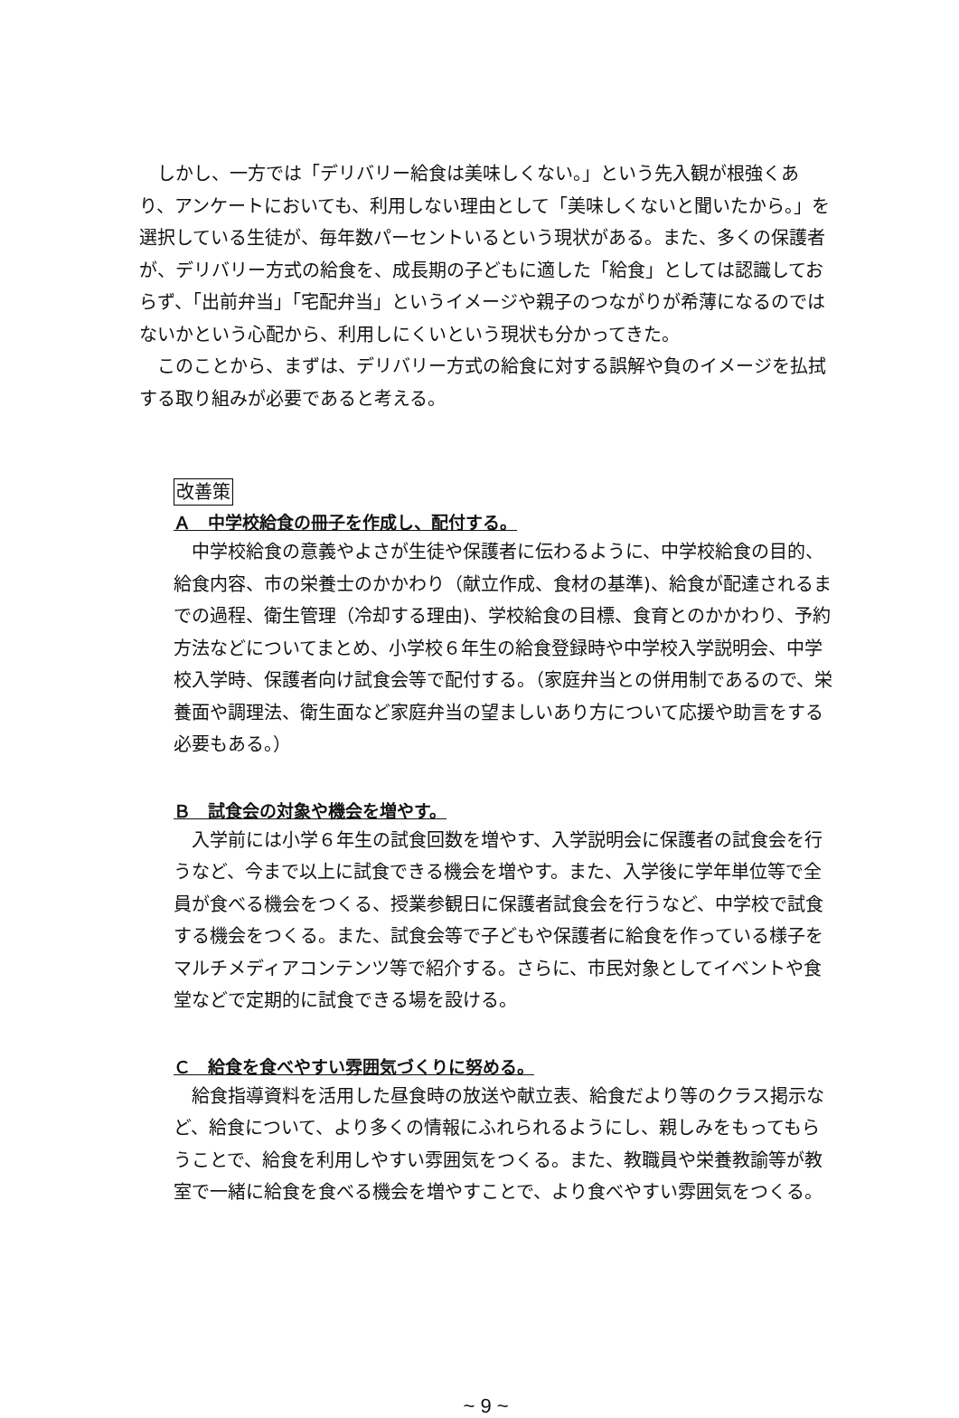しかし、一方では「デリバリー給食は美味しくない。」という先入観が根強くあり、アンケートにおいても、利用しない理由として「美味しくないと聞いたから。」を選択している生徒が、毎年数パーセントいるという現状がある。また、多くの保護者が、デリバリー方式の給食を、成長期の子どもに適した「給食」としては認識しておらず、「出前弁当」「宅配弁当」というイメージや親子のつながりが希薄になるのではないかという心配から、利用しにくいという現状も分かってきた。
このことから、まずは、デリバリー方式の給食に対する誤解や負のイメージを払拭する取り組みが必要であると考える。
改善策
Ａ　中学校給食の冊子を作成し、配付する。
中学校給食の意義やよさが生徒や保護者に伝わるように、中学校給食の目的、給食内容、市の栄養士のかかわり（献立作成、食材の基準)、給食が配達されるまでの過程、衛生管理（冷却する理由)、学校給食の目標、食育とのかかわり、予約方法などについてまとめ、小学校６年生の給食登録時や中学校入学説明会、中学校入学時、保護者向け試食会等で配付する。（家庭弁当との併用制であるので、栄養面や調理法、衛生面など家庭弁当の望ましいあり方について応援や助言をする必要もある。）
Ｂ　試食会の対象や機会を増やす。
入学前には小学６年生の試食回数を増やす、入学説明会に保護者の試食会を行うなど、今まで以上に試食できる機会を増やす。また、入学後に学年単位等で全員が食べる機会をつくる、授業参観日に保護者試食会を行うなど、中学校で試食する機会をつくる。また、試食会等で子どもや保護者に給食を作っている様子をマルチメディアコンテンツ等で紹介する。さらに、市民対象としてイベントや食堂などで定期的に試食できる場を設ける。
Ｃ　給食を食べやすい雰囲気づくりに努める。
給食指導資料を活用した昼食時の放送や献立表、給食だより等のクラス掲示など、給食について、より多くの情報にふれられるようにし、親しみをもってもらうことで、給食を利用しやすい雰囲気をつくる。また、教職員や栄養教諭等が教室で一緒に給食を食べる機会を増やすことで、より食べやすい雰囲気をつくる。
~ 9 ~